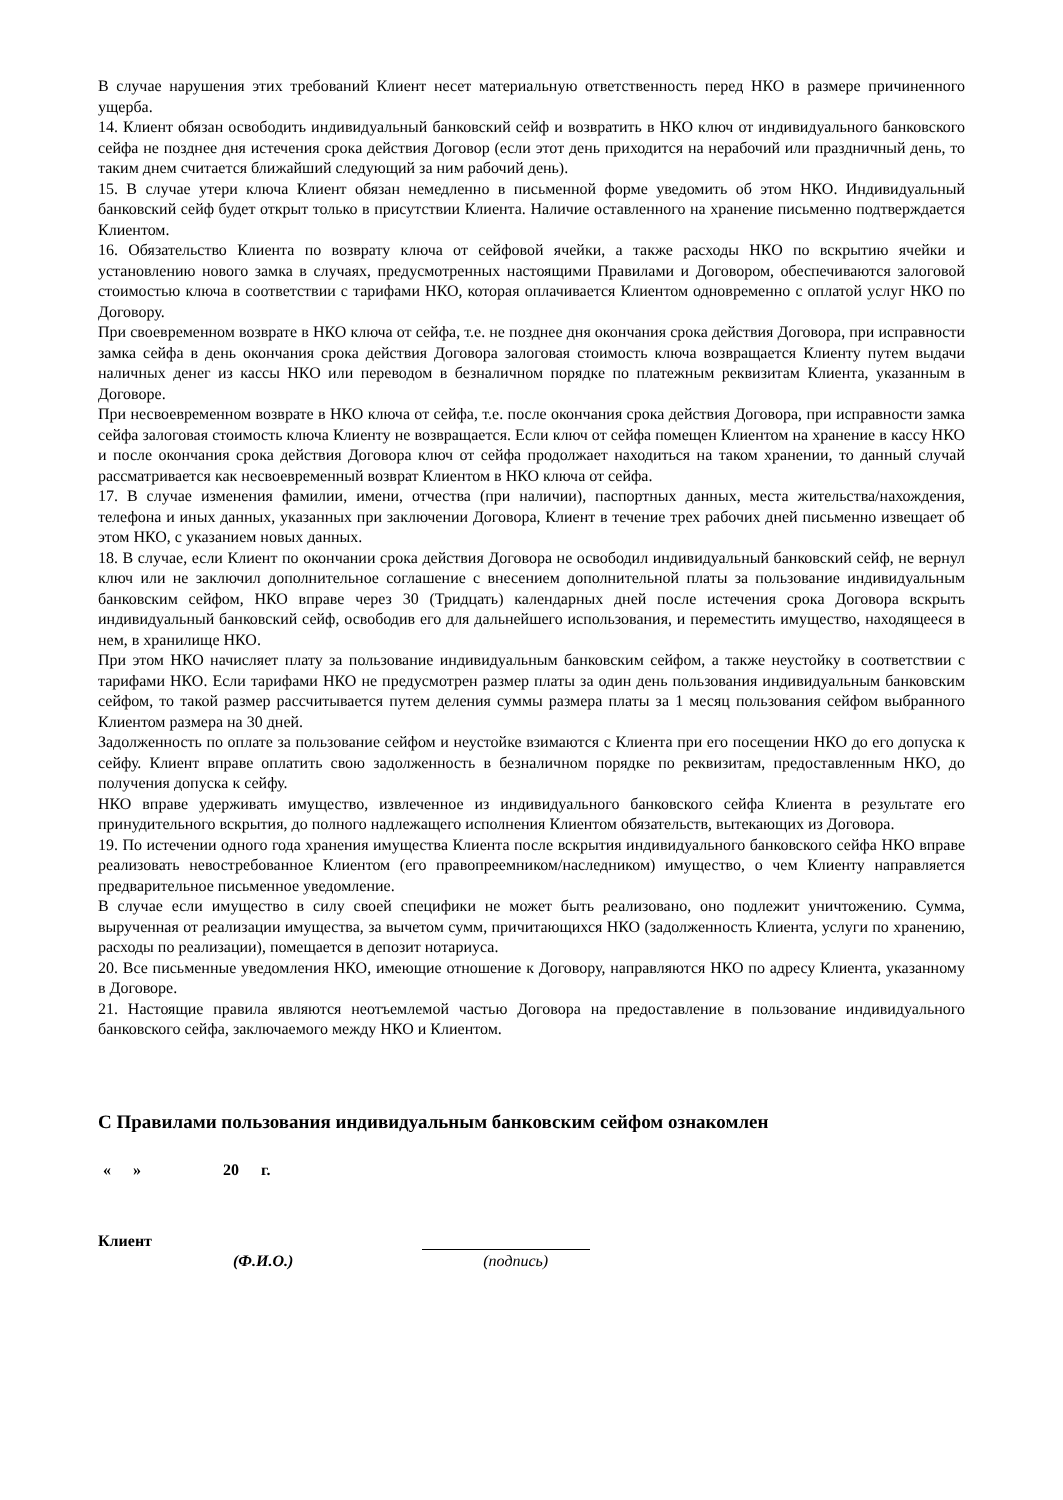В случае нарушения этих требований Клиент несет материальную ответственность перед НКО в размере причиненного ущерба.
14. Клиент обязан освободить индивидуальный банковский сейф и возвратить в НКО ключ от индивидуального банковского сейфа не позднее дня истечения срока действия Договор (если этот день приходится на нерабочий или праздничный день, то таким днем считается ближайший следующий за ним рабочий день).
15. В случае утери ключа Клиент обязан немедленно в письменной форме уведомить об этом НКО. Индивидуальный банковский сейф будет открыт только в присутствии Клиента. Наличие оставленного на хранение письменно подтверждается Клиентом.
16. Обязательство Клиента по возврату ключа от сейфовой ячейки, а также расходы НКО по вскрытию ячейки и установлению нового замка в случаях, предусмотренных настоящими Правилами и Договором, обеспечиваются залоговой стоимостью ключа в соответствии с тарифами НКО, которая оплачивается Клиентом одновременно с оплатой услуг НКО по Договору.
При своевременном возврате в НКО ключа от сейфа, т.е. не позднее дня окончания срока действия Договора, при исправности замка сейфа в день окончания срока действия Договора залоговая стоимость ключа возвращается Клиенту путем выдачи наличных денег из кассы НКО или переводом в безналичном порядке по платежным реквизитам Клиента, указанным в Договоре.
При несвоевременном возврате в НКО ключа от сейфа, т.е. после окончания срока действия Договора, при исправности замка сейфа залоговая стоимость ключа Клиенту не возвращается. Если ключ от сейфа помещен Клиентом на хранение в кассу НКО и после окончания срока действия Договора ключ от сейфа продолжает находиться на таком хранении, то данный случай рассматривается как несвоевременный возврат Клиентом в НКО ключа от сейфа.
17. В случае изменения фамилии, имени, отчества (при наличии), паспортных данных, места жительства/нахождения, телефона и иных данных, указанных при заключении Договора, Клиент в течение трех рабочих дней письменно извещает об этом НКО, с указанием новых данных.
18. В случае, если Клиент по окончании срока действия Договора не освободил индивидуальный банковский сейф, не вернул ключ или не заключил дополнительное соглашение с внесением дополнительной платы за пользование индивидуальным банковским сейфом, НКО вправе через 30 (Тридцать) календарных дней после истечения срока Договора вскрыть индивидуальный банковский сейф, освободив его для дальнейшего использования, и переместить имущество, находящееся в нем, в хранилище НКО.
При этом НКО начисляет плату за пользование индивидуальным банковским сейфом, а также неустойку в соответствии с тарифами НКО. Если тарифами НКО не предусмотрен размер платы за один день пользования индивидуальным банковским сейфом, то такой размер рассчитывается путем деления суммы размера платы за 1 месяц пользования сейфом выбранного Клиентом размера на 30 дней.
Задолженность по оплате за пользование сейфом и неустойке взимаются с Клиента при его посещении НКО до его допуска к сейфу. Клиент вправе оплатить свою задолженность в безналичном порядке по реквизитам, предоставленным НКО, до получения допуска к сейфу.
НКО вправе удерживать имущество, извлеченное из индивидуального банковского сейфа Клиента в результате его принудительного вскрытия, до полного надлежащего исполнения Клиентом обязательств, вытекающих из Договора.
19. По истечении одного года хранения имущества Клиента после вскрытия индивидуального банковского сейфа НКО вправе реализовать невостребованное Клиентом (его правопреемником/наследником) имущество, о чем Клиенту направляется предварительное письменное уведомление.
В случае если имущество в силу своей специфики не может быть реализовано, оно подлежит уничтожению. Сумма, вырученная от реализации имущества, за вычетом сумм, причитающихся НКО (задолженность Клиента, услуги по хранению, расходы по реализации), помещается в депозит нотариуса.
20. Все письменные уведомления НКО, имеющие отношение к Договору, направляются НКО по адресу Клиента, указанному в Договоре.
21. Настоящие правила являются неотъемлемой частью Договора на предоставление в пользование индивидуального банковского сейфа, заключаемого между НКО и Клиентом.
С Правилами пользования индивидуальным банковским сейфом ознакомлен
« » 20 г.
Клиент
(Ф.И.О.) (подпись)